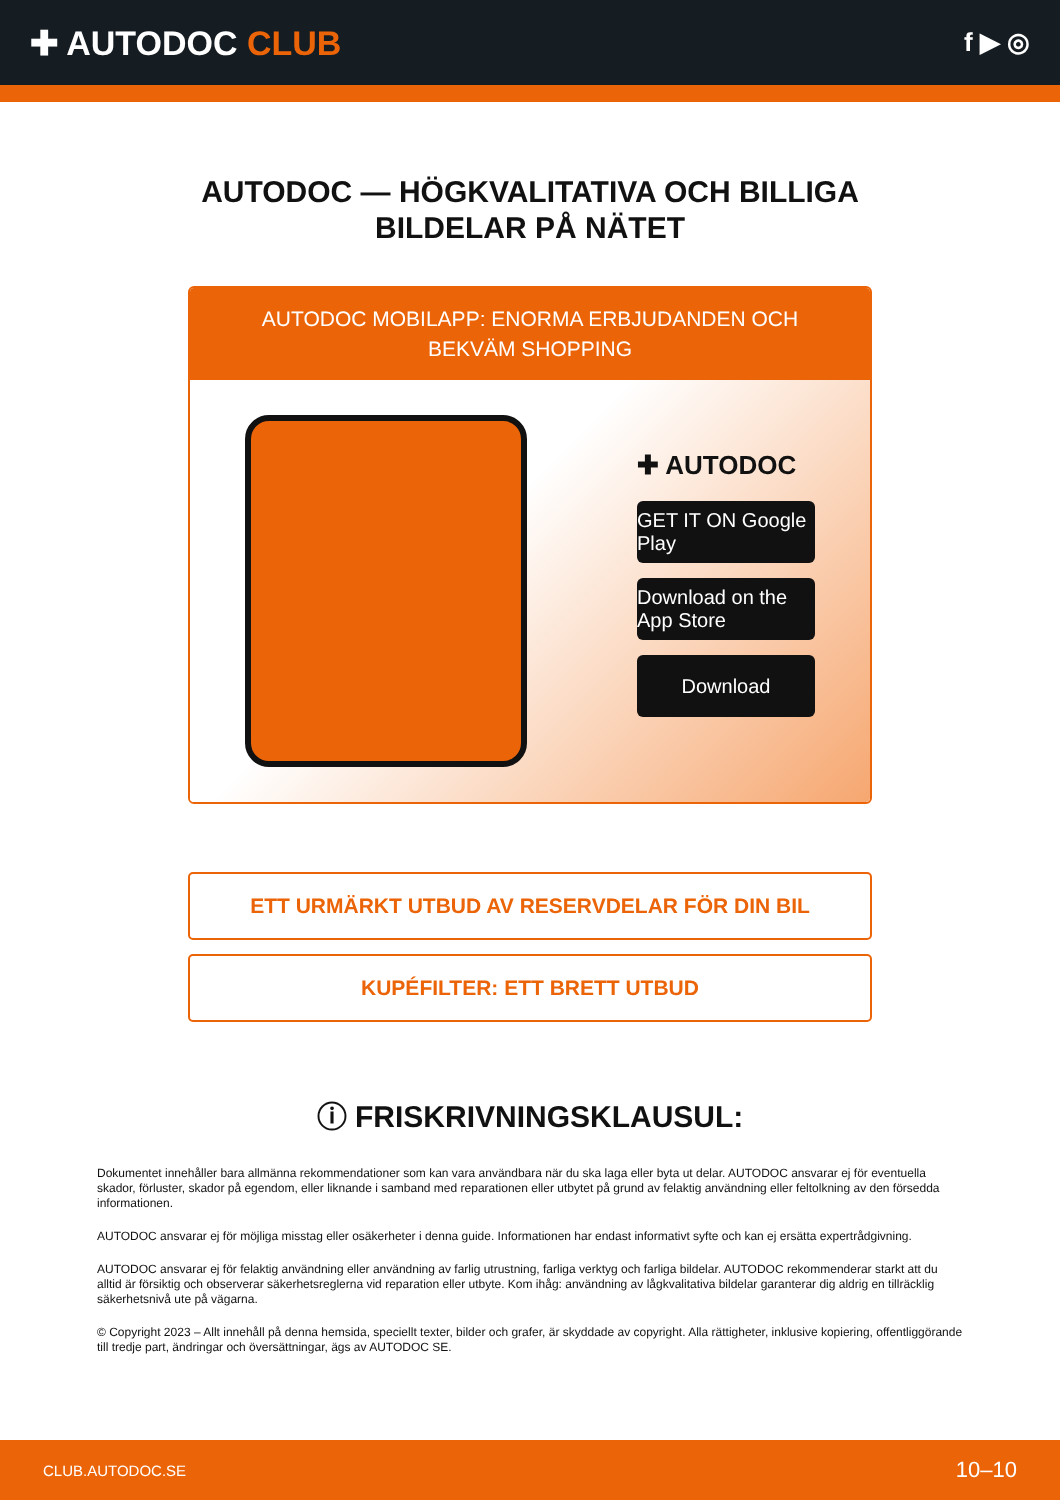✚ AUTODOC CLUB
f ▶ ◎
AUTODOC — HÖGKVALITATIVA OCH BILLIGA BILDELAR PÅ NÄTET
AUTODOC MOBILAPP: ENORMA ERBJUDANDEN OCH BEKVÄM SHOPPING
✚ AUTODOC
GET IT ON Google Play
Download on the App Store
Download
ETT URMÄRKT UTBUD AV RESERVDELAR FÖR DIN BIL
KUPÉFILTER: ETT BRETT UTBUD
ⓘ FRISKRIVNINGSKLAUSUL:
Dokumentet innehåller bara allmänna rekommendationer som kan vara användbara när du ska laga eller byta ut delar. AUTODOC ansvarar ej för eventuella skador, förluster, skador på egendom, eller liknande i samband med reparationen eller utbytet på grund av felaktig användning eller feltolkning av den försedda informationen.
AUTODOC ansvarar ej för möjliga misstag eller osäkerheter i denna guide. Informationen har endast informativt syfte och kan ej ersätta expertrådgivning.
AUTODOC ansvarar ej för felaktig användning eller användning av farlig utrustning, farliga verktyg och farliga bildelar. AUTODOC rekommenderar starkt att du alltid är försiktig och observerar säkerhetsreglerna vid reparation eller utbyte. Kom ihåg: användning av lågkvalitativa bildelar garanterar dig aldrig en tillräcklig säkerhetsnivå ute på vägarna.
© Copyright 2023 – Allt innehåll på denna hemsida, speciellt texter, bilder och grafer, är skyddade av copyright. Alla rättigheter, inklusive kopiering, offentliggörande till tredje part, ändringar och översättningar, ägs av AUTODOC SE.
CLUB.AUTODOC.SE 10–10